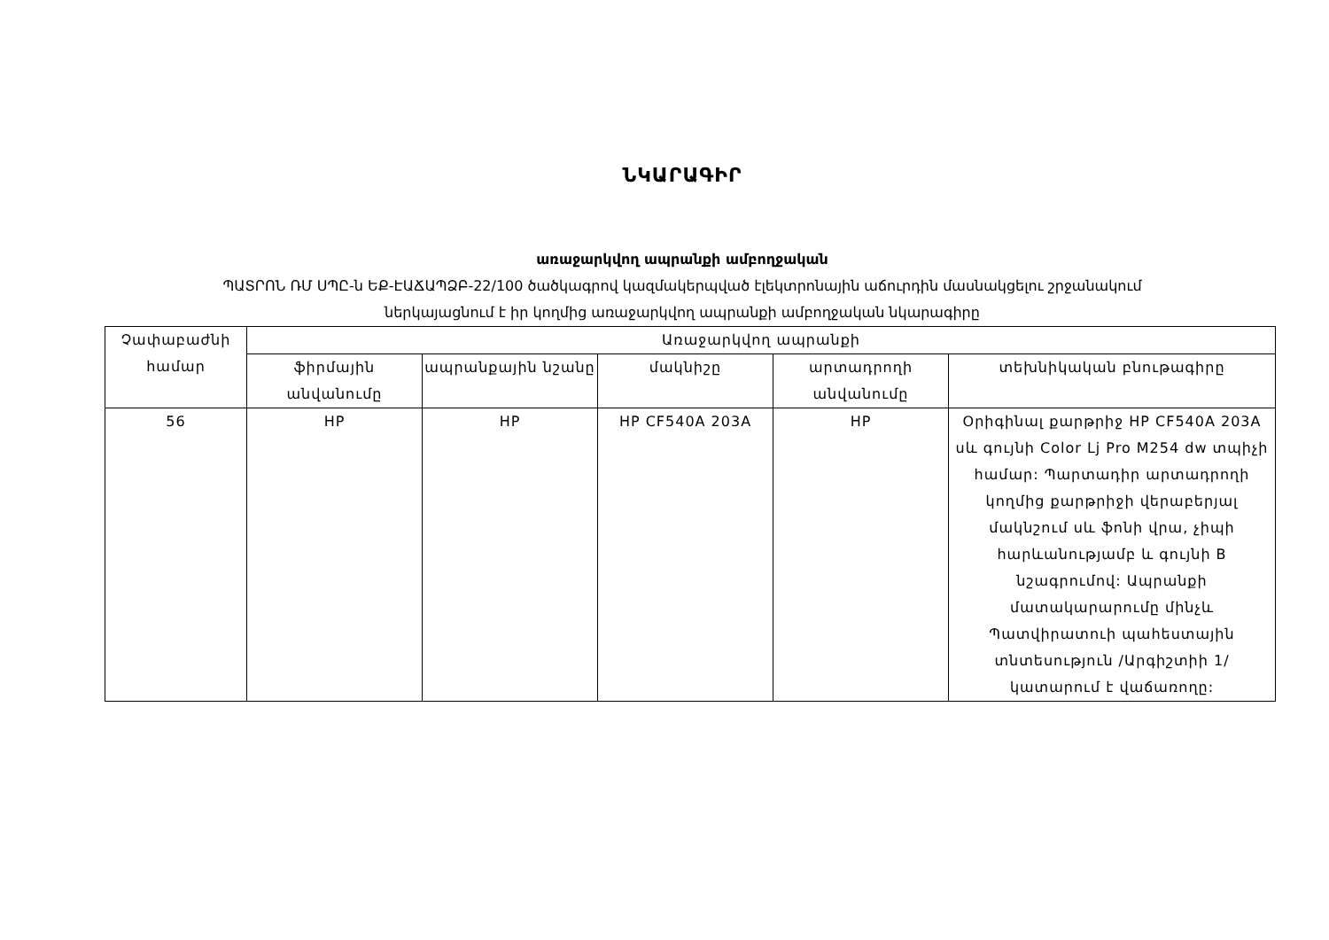ՆԿԱՐԱԳԻՐ
առաջարկվող ապրանքի ամբողջական
ՊԱՏՐՈՆ ՌՄ ՍՊԸ-ն ԵՔ-ԷԱՃԱՊՁԲ-22/100 ծածկագրով կազմակերպված էլեկտրոնային աճուրդին մասնակցելու շրջանակում
ներկայացնում է իր կողմից առաջարկվող ապրանքի ամբողջական նկարագիրը
| Չափաբաժնի համար | Առաջարկվող ապրանքի | | | | |
| --- | --- | --- | --- | --- | --- |
| | ֆիրմային անվանումը | ապրանքային նշանը | մակնիշը | արտադրողի անվանումը | տեխնիկական բնութագիրը |
| 56 | HP | HP | HP CF540A 203A | HP | Օրիգինալ քարթրիջ HP CF540A 203A սև գույնի Color Lj Pro M254 dw տպիչի համար: Պարտադիր արտադրողի կողմից քարթրիջի վերաբերյալ մակնշում սև ֆոնի վրա, չիպի հարևանությամբ և գույնի B նշագրումով: Ապրանքի մատակարարումը մինչև Պատվիրատուի պահեստային տնտեսություն /Արգիշտիի 1/ կատարում է վաճառողը: |